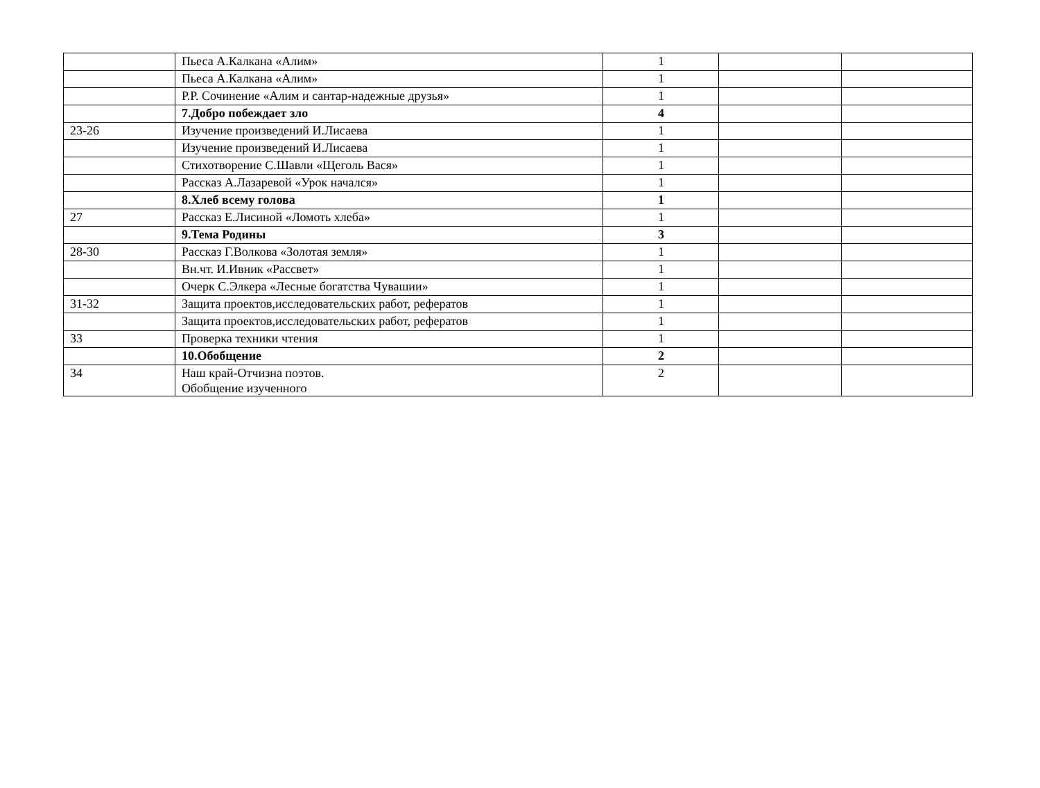| | Пьеса А.Калкана «Алим» | 1 | | |
| | Пьеса А.Калкана «Алим» | 1 | | |
| | Р.Р. Сочинение «Алим и сантар-надежные друзья» | 1 | | |
| | 7.Добро побеждает зло | 4 | | |
| 23-26 | Изучение произведений И.Лисаева | 1 | | |
| | Изучение произведений И.Лисаева | 1 | | |
| | Стихотворение С.Шавли «Щеголь Вася» | 1 | | |
| | Рассказ А.Лазаревой «Урок начался» | 1 | | |
| | 8.Хлеб всему голова | 1 | | |
| 27 | Рассказ Е.Лисиной «Ломоть хлеба» | 1 | | |
| | 9.Тема Родины | 3 | | |
| 28-30 | Рассказ Г.Волкова «Золотая земля» | 1 | | |
| | Вн.чт. И.Ивник «Рассвет» | 1 | | |
| | Очерк С.Элкера «Лесные богатства Чувашии» | 1 | | |
| 31-32 | Защита проектов,исследовательских работ, рефератов | 1 | | |
| | Защита проектов,исследовательских работ, рефератов | 1 | | |
| 33 | Проверка техники чтения | 1 | | |
| | 10.Обобщение | 2 | | |
| 34 | Наш край-Отчизна поэтов. Обобщение изученного | 2 | | |